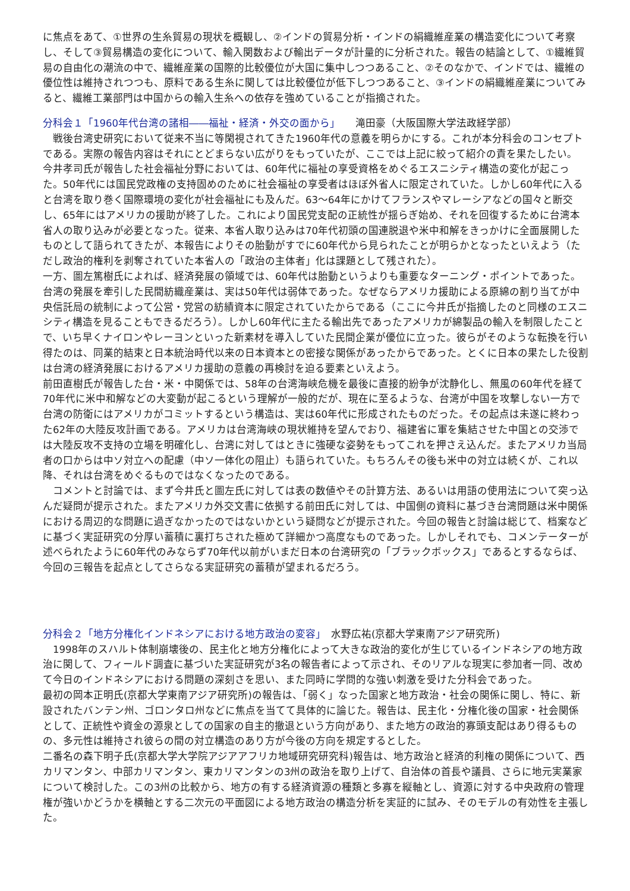に焦点をあて、①世界の生糸貿易の現状を概観し、②インドの貿易分析・インドの絹織維産業の構造変化について考察し、そして③貿易構造の変化について、輸入関数および輸出データが計量的に分析された。報告の結論として、①繊維貿易の自由化の潮流の中で、繊維産業の国際的比較優位が大国に集中しつつあること、②そのなかで、インドでは、繊維の優位性は維持されつつも、原料である生糸に関しては比較優位が低下しつつあること、③インドの絹織維産業についてみると、繊維工業部門は中国からの輸入生糸への依存を強めていることが指摘された。
分科会１「1960年代台湾の諸相――福祉・経済・外交の面から」　　滝田豪（大阪国際大学法政経学部）
　戦後台湾史研究において従来不当に等閑視されてきた1960年代の意義を明らかにする。これが本分科会のコンセプトである。実際の報告内容はそれにとどまらない広がりをもっていたが、ここでは上記に絞って紹介の責を果たしたい。
今井孝司氏が報告した社会福祉分野においては、60年代に福祉の享受資格をめぐるエスニシティ構造の変化が起こった。50年代には国民党政権の支持固めのために社会福祉の享受者はほぼ外省人に限定されていた。しかし60年代に入ると台湾を取り巻く国際環境の変化が社会福祉にも及んだ。63～64年にかけてフランスやマレーシアなどの国々と断交し、65年にはアメリカの援助が終了した。これにより国民党支配の正統性が揺らぎ始め、それを回復するために台湾本省人の取り込みが必要となった。従来、本省人取り込みは70年代初頭の国連脱退や米中和解をきっかけに全面展開したものとして語られてきたが、本報告によりその胎動がすでに60年代から見られたことが明らかとなったといえよう（ただし政治的権利を剥奪されていた本省人の「政治の主体者」化は課題として残された）。
一方、圖左篤樹氏によれば、経済発展の領域では、60年代は胎動というよりも重要なターニング・ポイントであった。台湾の発展を牽引した民間紡織産業は、実は50年代は弱体であった。なぜならアメリカ援助による原綿の割り当てが中央信託局の統制によって公営・党営の紡績資本に限定されていたからである（ここに今井氏が指摘したのと同様のエスニシティ構造を見ることもできるだろう）。しかし60年代に主たる輸出先であったアメリカが綿製品の輸入を制限したことで、いち早くナイロンやレーヨンといった新素材を導入していた民間企業が優位に立った。彼らがそのような転換を行い得たのは、同業的結束と日本統治時代以来の日本資本との密接な関係があったからであった。とくに日本の果たした役割は台湾の経済発展におけるアメリカ援助の意義の再検討を迫る要素といえよう。
前田直樹氏が報告した台・米・中関係では、58年の台湾海峡危機を最後に直接的紛争が沈静化し、無風の60年代を経て70年代に米中和解などの大変動が起こるという理解が一般的だが、現在に至るような、台湾が中国を攻撃しない一方で台湾の防衛にはアメリカがコミットするという構造は、実は60年代に形成されたものだった。その起点は未遂に終わった62年の大陸反攻計画である。アメリカは台湾海峡の現状維持を望んでおり、福建省に軍を集結させた中国との交渉では大陸反攻不支持の立場を明確化し、台湾に対してはときに強硬な姿勢をもってこれを押さえ込んだ。またアメリカ当局者の口からは中ソ対立への配慮（中ソ一体化の阻止）も語られていた。もちろんその後も米中の対立は続くが、これ以降、それは台湾をめぐるものではなくなったのである。
　コメントと討論では、まず今井氏と圖左氏に対しては表の数値やその計算方法、あるいは用語の使用法について突っ込んだ疑問が提示された。またアメリカ外交文書に依拠する前田氏に対しては、中国側の資料に基づき台湾問題は米中関係における周辺的な問題に過ぎなかったのではないかという疑問などが提示された。今回の報告と討論は総じて、档案などに基づく実証研究の分厚い蓄積に裏打ちされた極めて詳細かつ高度なものであった。しかしそれでも、コメンテーターが述べられたように60年代のみならず70年代以前がいまだ日本の台湾研究の「ブラックボックス」であるとするならば、今回の三報告を起点としてさらなる実証研究の蓄積が望まれるだろう。
分科会２「地方分権化インドネシアにおける地方政治の変容」　水野広祐(京都大学東南アジア研究所)
　1998年のスハルト体制崩壊後の、民主化と地方分権化によって大きな政治的変化が生じているインドネシアの地方政治に関して、フィールド調査に基づいた実証研究が3名の報告者によって示され、そのリアルな現実に参加者一同、改めて今日のインドネシアにおける問題の深刻さを思い、また同時に学問的な強い刺激を受けた分科会であった。
最初の岡本正明氏(京都大学東南アジア研究所)の報告は、「弱く」なった国家と地方政治・社会の関係に関し、特に、新設されたバンテン州、ゴロンタロ州などに焦点を当てて具体的に論じた。報告は、民主化・分権化後の国家・社会関係として、正統性や資金の源泉としての国家の自主的撤退という方向があり、また地方の政治的寡頭支配はあり得るものの、多元性は維持され彼らの間の対立構造のあり方が今後の方向を規定するとした。
二番名の森下明子氏(京都大学大学院アジアアフリカ地域研究研究科)報告は、地方政治と経済的利権の関係について、西カリマンタン、中部カリマンタン、東カリマンタンの3州の政治を取り上げて、自治体の首長や議員、さらに地元実業家について検討した。この3州の比較から、地方の有する経済資源の種類と多寡を縦軸とし、資源に対する中央政府の管理権が強いかどうかを横軸とする二次元の平面図による地方政治の構造分析を実証的に試み、そのモデルの有効性を主張した。